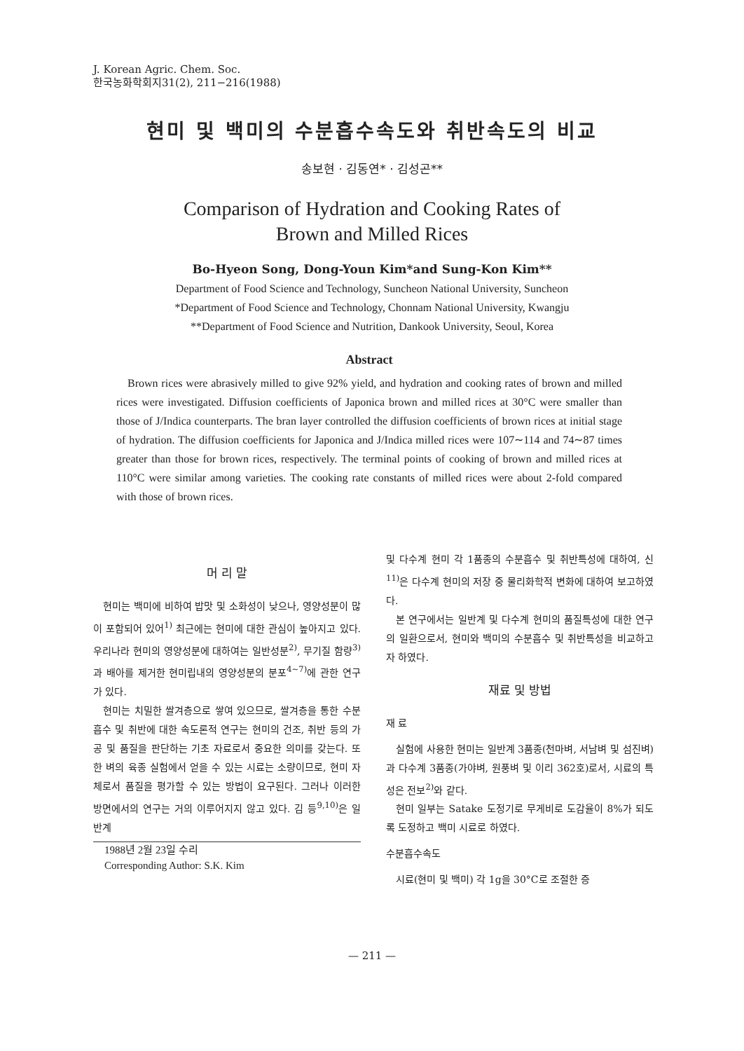J. Korean Agric. Chem. Soc.
한국농화학회지31(2), 211−216(1988)
현미 및 백미의 수분흡수속도와 취반속도의 비교
송보현 · 김동연* · 김성곤**
Comparison of Hydration and Cooking Rates of
Brown and Milled Rices
Bo-Hyeon Song, Dong-Youn Kim*and Sung-Kon Kim**
Department of Food Science and Technology, Suncheon National University, Suncheon
*Department of Food Science and Technology, Chonnam National University, Kwangju
**Department of Food Science and Nutrition, Dankook University, Seoul, Korea
Abstract
Brown rices were abrasively milled to give 92% yield, and hydration and cooking rates of brown and milled rices were investigated. Diffusion coefficients of Japonica brown and milled rices at 30°C were smaller than those of J/Indica counterparts. The bran layer controlled the diffusion coefficients of brown rices at initial stage of hydration. The diffusion coefficients for Japonica and J/Indica milled rices were 107∼114 and 74∼87 times greater than those for brown rices, respectively. The terminal points of cooking of brown and milled rices at 110°C were similar among varieties. The cooking rate constants of milled rices were about 2-fold compared with those of brown rices.
머 리 말
현미는 백미에 비하여 밥맛 및 소화성이 낮으나, 영양성분이 많이 포함되어 있어<sup>1)</sup> 최근에는 현미에 대한 관심이 높아지고 있다. 우리나라 현미의 영양성분에 대하여는 일반성분<sup>2)</sup>, 무기질 함량<sup>3)</sup>과 배아를 제거한 현미립내의 영양성분의 분포<sup>4~7)</sup>에 관한 연구가 있다.
현미는 치밀한 쌀겨층으로 쌓여 있으므로, 쌀겨층을 통한 수분흡수 및 취반에 대한 속도론적 연구는 현미의 건조, 취반 등의 가공 및 품질을 판단하는 기초 자료로서 중요한 의미를 갖는다. 또한 벼의 육종 실험에서 얻을 수 있는 시료는 소량이므로, 현미 자체로서 품질을 평가할 수 있는 방법이 요구된다. 그러나 이러한 방면에서의 연구는 거의 이루어지지 않고 있다. 김 등<sup>9,10)</sup>은 일반계
1988년 2월 23일 수리
Corresponding Author: S.K. Kim
및 다수계 현미 각 1품종의 수분흡수 및 취반특성에 대하여, 신<sup>11)</sup>은 다수계 현미의 저장 중 물리화학적 변화에 대하여 보고하였다.
본 연구에서는 일반계 및 다수계 현미의 품질특성에 대한 연구의 일환으로서, 현미와 백미의 수분흡수 및 취반특성을 비교하고자 하였다.
재료 및 방법
재 료
실험에 사용한 현미는 일반계 3품종(천마벼, 서남벼 및 섬진벼)과 다수계 3품종(가야벼, 원풍벼 및 이리 362호)로서, 시료의 특성은 전보<sup>2)</sup>와 같다.
현미 일부는 Satake 도정기로 무게비로 도감율이 8%가 되도록 도정하고 백미 시료로 하였다.
수분흡수속도
시료(현미 및 백미) 각 1g을 30°C로 조절한 증
— 211 —